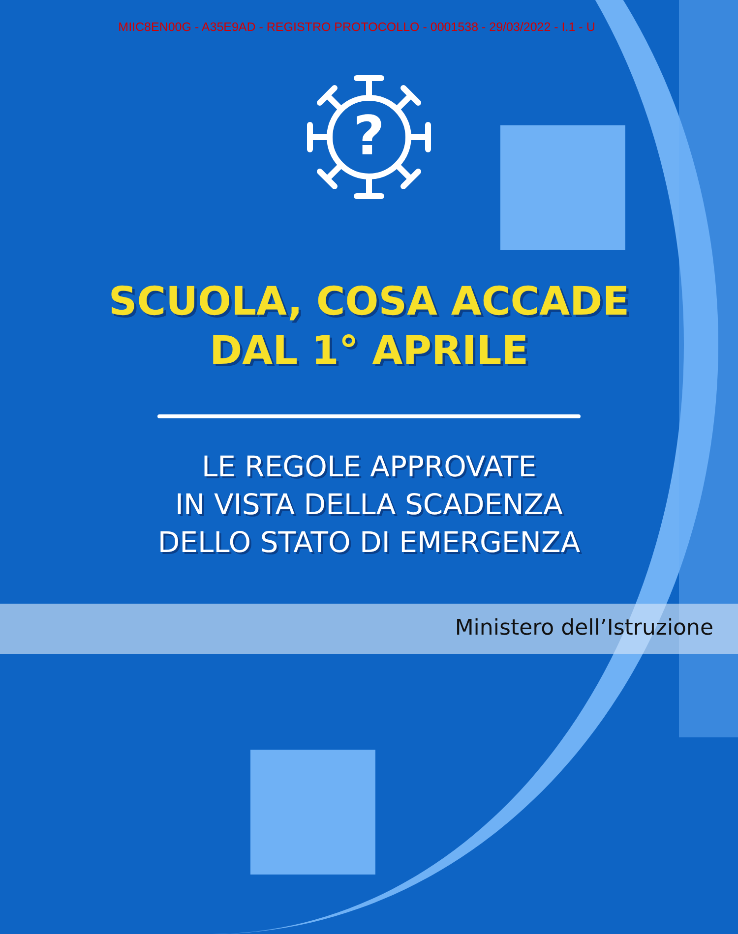MIIC8EN00G - A35E9AD - REGISTRO PROTOCOLLO - 0001538 - 29/03/2022 - I.1 - U
?
SCUOLA, COSA ACCADE
DAL 1° APRILE
LE REGOLE APPROVATE
IN VISTA DELLA SCADENZA
DELLO STATO DI EMERGENZA
Ministero dell’Istruzione